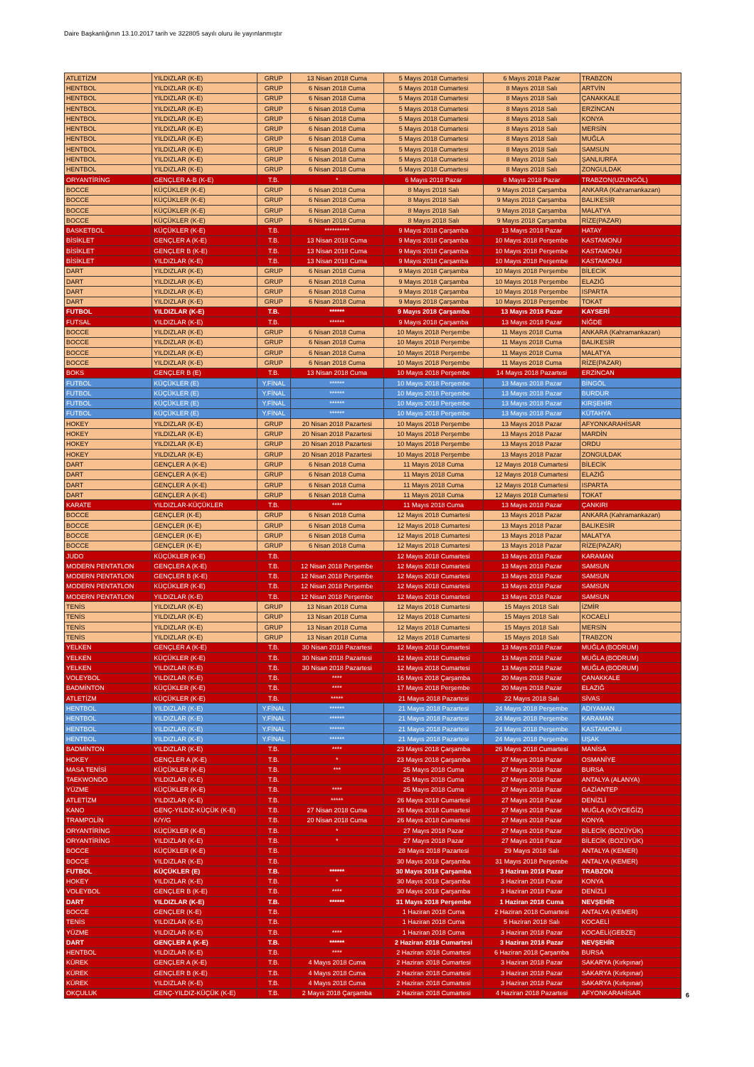Daire Başkanlığının 13.10.2017 tarih ve 322805 sayılı oluru ile yayınlanmıştır
| ATLETİZM | YILDIZLAR (K-E) | GRUP | 13 Nisan 2018 Cuma | 5 Mayıs 2018 Cumartesi | 6 Mayıs 2018 Pazar | TRABZON |
| HENTBOL | YILDIZLAR (K-E) | GRUP | 6 Nisan 2018 Cuma | 5 Mayıs 2018 Cumartesi | 8 Mayıs 2018 Salı | ARTVİN |
| HENTBOL | YILDIZLAR (K-E) | GRUP | 6 Nisan 2018 Cuma | 5 Mayıs 2018 Cumartesi | 8 Mayıs 2018 Salı | ÇANAKKALE |
| HENTBOL | YILDIZLAR (K-E) | GRUP | 6 Nisan 2018 Cuma | 5 Mayıs 2018 Cumartesi | 8 Mayıs 2018 Salı | ERZİNCAN |
| HENTBOL | YILDIZLAR (K-E) | GRUP | 6 Nisan 2018 Cuma | 5 Mayıs 2018 Cumartesi | 8 Mayıs 2018 Salı | KONYA |
| HENTBOL | YILDIZLAR (K-E) | GRUP | 6 Nisan 2018 Cuma | 5 Mayıs 2018 Cumartesi | 8 Mayıs 2018 Salı | MERSİN |
| HENTBOL | YILDIZLAR (K-E) | GRUP | 6 Nisan 2018 Cuma | 5 Mayıs 2018 Cumartesi | 8 Mayıs 2018 Salı | MUĞLA |
| HENTBOL | YILDIZLAR (K-E) | GRUP | 6 Nisan 2018 Cuma | 5 Mayıs 2018 Cumartesi | 8 Mayıs 2018 Salı | SAMSUN |
| HENTBOL | YILDIZLAR (K-E) | GRUP | 6 Nisan 2018 Cuma | 5 Mayıs 2018 Cumartesi | 8 Mayıs 2018 Salı | ŞANLIURFA |
| HENTBOL | YILDIZLAR (K-E) | GRUP | 6 Nisan 2018 Cuma | 5 Mayıs 2018 Cumartesi | 8 Mayıs 2018 Salı | ZONGULDAK |
| ORYANTİRİNG | GENÇLER A-B (K-E) | T.B. | * | 6 Mayıs 2018 Pazar | 6 Mayıs 2018 Pazar | TRABZON(UZUNGÖL) |
| BOCCE | KÜÇÜKLER (K-E) | GRUP | 6 Nisan 2018 Cuma | 8 Mayıs 2018 Salı | 9 Mayıs 2018 Çarşamba | ANKARA (Kahramankazan) |
| BOCCE | KÜÇÜKLER (K-E) | GRUP | 6 Nisan 2018 Cuma | 8 Mayıs 2018 Salı | 9 Mayıs 2018 Çarşamba | BALIKESİR |
| BOCCE | KÜÇÜKLER (K-E) | GRUP | 6 Nisan 2018 Cuma | 8 Mayıs 2018 Salı | 9 Mayıs 2018 Çarşamba | MALATYA |
| BOCCE | KÜÇÜKLER (K-E) | GRUP | 6 Nisan 2018 Cuma | 8 Mayıs 2018 Salı | 9 Mayıs 2018 Çarşamba | RİZE(PAZAR) |
| BASKETBOL | KÜÇÜKLER (K-E) | T.B. | ********** | 9 Mayıs 2018 Çarşamba | 13 Mayıs 2018 Pazar | HATAY |
| BİSİKLET | GENÇLER A (K-E) | T.B. | 13 Nisan 2018 Cuma | 9 Mayıs 2018 Çarşamba | 10 Mayıs 2018 Perşembe | KASTAMONU |
| BİSİKLET | GENÇLER B (K-E) | T.B. | 13 Nisan 2018 Cuma | 9 Mayıs 2018 Çarşamba | 10 Mayıs 2018 Perşembe | KASTAMONU |
| BİSİKLET | YILDIZLAR (K-E) | T.B. | 13 Nisan 2018 Cuma | 9 Mayıs 2018 Çarşamba | 10 Mayıs 2018 Perşembe | KASTAMONU |
| DART | YILDIZLAR (K-E) | GRUP | 6 Nisan 2018 Cuma | 9 Mayıs 2018 Çarşamba | 10 Mayıs 2018 Perşembe | BİLECİK |
| DART | YILDIZLAR (K-E) | GRUP | 6 Nisan 2018 Cuma | 9 Mayıs 2018 Çarşamba | 10 Mayıs 2018 Perşembe | ELAZIĞ |
| DART | YILDIZLAR (K-E) | GRUP | 6 Nisan 2018 Cuma | 9 Mayıs 2018 Çarşamba | 10 Mayıs 2018 Perşembe | ISPARTA |
| DART | YILDIZLAR (K-E) | GRUP | 6 Nisan 2018 Cuma | 9 Mayıs 2018 Çarşamba | 10 Mayıs 2018 Perşembe | TOKAT |
| FUTBOL | YILDIZLAR (K-E) | T.B. | ****** | 9 Mayıs 2018 Çarşamba | 13 Mayıs 2018 Pazar | KAYSERİ |
| FUTSAL | YILDIZLAR (K-E) | T.B. | ****** | 9 Mayıs 2018 Çarşamba | 13 Mayıs 2018 Pazar | NİĞDE |
| BOCCE | YILDIZLAR (K-E) | GRUP | 6 Nisan 2018 Cuma | 10 Mayıs 2018 Perşembe | 11 Mayıs 2018 Cuma | ANKARA (Kahramankazan) |
| BOCCE | YILDIZLAR (K-E) | GRUP | 6 Nisan 2018 Cuma | 10 Mayıs 2018 Perşembe | 11 Mayıs 2018 Cuma | BALIKESİR |
| BOCCE | YILDIZLAR (K-E) | GRUP | 6 Nisan 2018 Cuma | 10 Mayıs 2018 Perşembe | 11 Mayıs 2018 Cuma | MALATYA |
| BOCCE | YILDIZLAR (K-E) | GRUP | 6 Nisan 2018 Cuma | 10 Mayıs 2018 Perşembe | 11 Mayıs 2018 Cuma | RİZE(PAZAR) |
| BOKS | GENÇLER B (E) | T.B. | 13 Nisan 2018 Cuma | 10 Mayıs 2018 Perşembe | 14 Mayıs 2018 Pazartesi | ERZİNCAN |
| FUTBOL | KÜÇÜKLER (E) | Y.FİNAL | ****** | 10 Mayıs 2018 Perşembe | 13 Mayıs 2018 Pazar | BİNGÖL |
| FUTBOL | KÜÇÜKLER (E) | Y.FİNAL | ****** | 10 Mayıs 2018 Perşembe | 13 Mayıs 2018 Pazar | BURDUR |
| FUTBOL | KÜÇÜKLER (E) | Y.FİNAL | ****** | 10 Mayıs 2018 Perşembe | 13 Mayıs 2018 Pazar | KIRŞEHİR |
| FUTBOL | KÜÇÜKLER (E) | Y.FİNAL | ****** | 10 Mayıs 2018 Perşembe | 13 Mayıs 2018 Pazar | KÜTAHYA |
| HOKEY | YILDIZLAR (K-E) | GRUP | 20 Nisan 2018 Pazartesi | 10 Mayıs 2018 Perşembe | 13 Mayıs 2018 Pazar | AFYONKARAHİSAR |
| HOKEY | YILDIZLAR (K-E) | GRUP | 20 Nisan 2018 Pazartesi | 10 Mayıs 2018 Perşembe | 13 Mayıs 2018 Pazar | MARDİN |
| HOKEY | YILDIZLAR (K-E) | GRUP | 20 Nisan 2018 Pazartesi | 10 Mayıs 2018 Perşembe | 13 Mayıs 2018 Pazar | ORDU |
| HOKEY | YILDIZLAR (K-E) | GRUP | 20 Nisan 2018 Pazartesi | 10 Mayıs 2018 Perşembe | 13 Mayıs 2018 Pazar | ZONGULDAK |
| DART | GENÇLER A (K-E) | GRUP | 6 Nisan 2018 Cuma | 11 Mayıs 2018 Cuma | 12 Mayıs 2018 Cumartesi | BİLECİK |
| DART | GENÇLER A (K-E) | GRUP | 6 Nisan 2018 Cuma | 11 Mayıs 2018 Cuma | 12 Mayıs 2018 Cumartesi | ELAZIĞ |
| DART | GENÇLER A (K-E) | GRUP | 6 Nisan 2018 Cuma | 11 Mayıs 2018 Cuma | 12 Mayıs 2018 Cumartesi | ISPARTA |
| DART | GENÇLER A (K-E) | GRUP | 6 Nisan 2018 Cuma | 11 Mayıs 2018 Cuma | 12 Mayıs 2018 Cumartesi | TOKAT |
| KARATE | YILDIZLAR-KÜÇÜKLER | T.B. | **** | 11 Mayıs 2018 Cuma | 13 Mayıs 2018 Pazar | ÇANKIRI |
| BOCCE | GENÇLER (K-E) | GRUP | 6 Nisan 2018 Cuma | 12 Mayıs 2018 Cumartesi | 13 Mayıs 2018 Pazar | ANKARA (Kahramankazan) |
| BOCCE | GENÇLER (K-E) | GRUP | 6 Nisan 2018 Cuma | 12 Mayıs 2018 Cumartesi | 13 Mayıs 2018 Pazar | BALIKESİR |
| BOCCE | GENÇLER (K-E) | GRUP | 6 Nisan 2018 Cuma | 12 Mayıs 2018 Cumartesi | 13 Mayıs 2018 Pazar | MALATYA |
| BOCCE | GENÇLER (K-E) | GRUP | 6 Nisan 2018 Cuma | 12 Mayıs 2018 Cumartesi | 13 Mayıs 2018 Pazar | RİZE(PAZAR) |
| JUDO | KÜÇÜKLER (K-E) | T.B. | | 12 Mayıs 2018 Cumartesi | 13 Mayıs 2018 Pazar | KARAMAN |
| MODERN PENTATLON | GENÇLER A (K-E) | T.B. | 12 Nisan 2018 Perşembe | 12 Mayıs 2018 Cumartesi | 13 Mayıs 2018 Pazar | SAMSUN |
| MODERN PENTATLON | GENÇLER B (K-E) | T.B. | 12 Nisan 2018 Perşembe | 12 Mayıs 2018 Cumartesi | 13 Mayıs 2018 Pazar | SAMSUN |
| MODERN PENTATLON | KÜÇÜKLER (K-E) | T.B. | 12 Nisan 2018 Perşembe | 12 Mayıs 2018 Cumartesi | 13 Mayıs 2018 Pazar | SAMSUN |
| MODERN PENTATLON | YILDIZLAR (K-E) | T.B. | 12 Nisan 2018 Perşembe | 12 Mayıs 2018 Cumartesi | 13 Mayıs 2018 Pazar | SAMSUN |
| TENİS | YILDIZLAR (K-E) | GRUP | 13 Nisan 2018 Cuma | 12 Mayıs 2018 Cumartesi | 15 Mayıs 2018 Salı | İZMİR |
| TENİS | YILDIZLAR (K-E) | GRUP | 13 Nisan 2018 Cuma | 12 Mayıs 2018 Cumartesi | 15 Mayıs 2018 Salı | KOCAELİ |
| TENİS | YILDIZLAR (K-E) | GRUP | 13 Nisan 2018 Cuma | 12 Mayıs 2018 Cumartesi | 15 Mayıs 2018 Salı | MERSİN |
| TENİS | YILDIZLAR (K-E) | GRUP | 13 Nisan 2018 Cuma | 12 Mayıs 2018 Cumartesi | 15 Mayıs 2018 Salı | TRABZON |
| YELKEN | GENÇLER A (K-E) | T.B. | 30 Nisan 2018 Pazartesi | 12 Mayıs 2018 Cumartesi | 13 Mayıs 2018 Pazar | MUĞLA (BODRUM) |
| YELKEN | KÜÇÜKLER (K-E) | T.B. | 30 Nisan 2018 Pazartesi | 12 Mayıs 2018 Cumartesi | 13 Mayıs 2018 Pazar | MUĞLA (BODRUM) |
| YELKEN | YILDIZLAR (K-E) | T.B. | 30 Nisan 2018 Pazartesi | 12 Mayıs 2018 Cumartesi | 13 Mayıs 2018 Pazar | MUĞLA (BODRUM) |
| VOLEYBOL | YILDIZLAR (K-E) | T.B. | **** | 16 Mayıs 2018 Çarşamba | 20 Mayıs 2018 Pazar | ÇANAKKALE |
| BADMİNTON | KÜÇÜKLER (K-E) | T.B. | **** | 17 Mayıs 2018 Perşembe | 20 Mayıs 2018 Pazar | ELAZIĞ |
| ATLETİZM | KÜÇÜKLER (K-E) | T.B. | ***** | 21 Mayıs 2018 Pazartesi | 22 Mayıs 2018 Salı | SİVAS |
| HENTBOL | YILDIZLAR (K-E) | Y.FİNAL | ****** | 21 Mayıs 2018 Pazartesi | 24 Mayıs 2018 Perşembe | ADIYAMAN |
| HENTBOL | YILDIZLAR (K-E) | Y.FİNAL | ****** | 21 Mayıs 2018 Pazartesi | 24 Mayıs 2018 Perşembe | KARAMAN |
| HENTBOL | YILDIZLAR (K-E) | Y.FİNAL | ****** | 21 Mayıs 2018 Pazartesi | 24 Mayıs 2018 Perşembe | KASTAMONU |
| HENTBOL | YILDIZLAR (K-E) | Y.FİNAL | ****** | 21 Mayıs 2018 Pazartesi | 24 Mayıs 2018 Perşembe | UŞAK |
| BADMİNTON | YILDIZLAR (K-E) | T.B. | **** | 23 Mayıs 2018 Çarşamba | 26 Mayıs 2018 Cumartesi | MANİSA |
| HOKEY | GENÇLER A (K-E) | T.B. | * | 23 Mayıs 2018 Çarşamba | 27 Mayıs 2018 Pazar | OSMANİYE |
| MASA TENİSİ | KÜÇÜKLER (K-E) | T.B. | *** | 25 Mayıs 2018 Cuma | 27 Mayıs 2018 Pazar | BURSA |
| TAEKWONDO | YILDIZLAR (K-E) | T.B. | | 25 Mayıs 2018 Cuma | 27 Mayıs 2018 Pazar | ANTALYA (ALANYA) |
| YÜZME | KÜÇÜKLER (K-E) | T.B. | **** | 25 Mayıs 2018 Cuma | 27 Mayıs 2018 Pazar | GAZİANTEP |
| ATLETİZM | YILDIZLAR (K-E) | T.B. | ***** | 26 Mayıs 2018 Cumartesi | 27 Mayıs 2018 Pazar | DENİZLİ |
| KANO | GENÇ-YILDIZ-KÜÇÜK (K-E) | T.B. | 27 Nisan 2018 Cuma | 26 Mayıs 2018 Cumartesi | 27 Mayıs 2018 Pazar | MUĞLA (KÖYCEĞİZ) |
| TRAMPOLİN | K/Y/G | T.B. | 20 Nisan 2018 Cuma | 26 Mayıs 2018 Cumartesi | 27 Mayıs 2018 Pazar | KONYA |
| ORYANTİRİNG | KÜÇÜKLER (K-E) | T.B. | * | 27 Mayıs 2018 Pazar | 27 Mayıs 2018 Pazar | BİLECİK (BOZÜYÜK) |
| ORYANTİRİNG | YILDIZLAR (K-E) | T.B. | * | 27 Mayıs 2018 Pazar | 27 Mayıs 2018 Pazar | BİLECİK (BOZÜYÜK) |
| BOCCE | KÜÇÜKLER (K-E) | T.B. | | 28 Mayıs 2018 Pazartesi | 29 Mayıs 2018 Salı | ANTALYA (KEMER) |
| BOCCE | YILDIZLAR (K-E) | T.B. | | 30 Mayıs 2018 Çarşamba | 31 Mayıs 2018 Perşembe | ANTALYA (KEMER) |
| FUTBOL | KÜÇÜKLER (E) | T.B. | ****** | 30 Mayıs 2018 Çarşamba | 3 Haziran 2018 Pazar | TRABZON |
| HOKEY | YILDIZLAR (K-E) | T.B. | * | 30 Mayıs 2018 Çarşamba | 3 Haziran 2018 Pazar | KONYA |
| VOLEYBOL | GENÇLER B (K-E) | T.B. | **** | 30 Mayıs 2018 Çarşamba | 3 Haziran 2018 Pazar | DENİZLİ |
| DART | YILDIZLAR (K-E) | T.B. | ****** | 31 Mayıs 2018 Perşembe | 1 Haziran 2018 Cuma | NEVŞEHİR |
| BOCCE | GENÇLER (K-E) | T.B. | | 1 Haziran 2018 Cuma | 2 Haziran 2018 Cumartesi | ANTALYA (KEMER) |
| TENİS | YILDIZLAR (K-E) | T.B. | | 1 Haziran 2018 Cuma | 5 Haziran 2018 Salı | KOCAELİ |
| YÜZME | YILDIZLAR (K-E) | T.B. | **** | 1 Haziran 2018 Cuma | 3 Haziran 2018 Pazar | KOCAELİ(GEBZE) |
| DART | GENÇLER A (K-E) | T.B. | ****** | 2 Haziran 2018 Cumartesi | 3 Haziran 2018 Pazar | NEVŞEHİR |
| HENTBOL | YILDIZLAR (K-E) | T.B. | **** | 2 Haziran 2018 Cumartesi | 6 Haziran 2018 Çarşamba | BURSA |
| KÜREK | GENÇLER A (K-E) | T.B. | 4 Mayıs 2018 Cuma | 2 Haziran 2018 Cumartesi | 3 Haziran 2018 Pazar | SAKARYA (Kırkpınar) |
| KÜREK | GENÇLER B (K-E) | T.B. | 4 Mayıs 2018 Cuma | 2 Haziran 2018 Cumartesi | 3 Haziran 2018 Pazar | SAKARYA (Kırkpınar) |
| KÜREK | YILDIZLAR (K-E) | T.B. | 4 Mayıs 2018 Cuma | 2 Haziran 2018 Cumartesi | 3 Haziran 2018 Pazar | SAKARYA (Kırkpınar) |
| OKÇULUK | GENÇ-YILDIZ-KÜÇÜK (K-E) | T.B. | 2 Mayıs 2018 Çarşamba | 2 Haziran 2018 Cumartesi | 4 Haziran 2018 Pazartesi | AFYONKARAHİSAR |
6